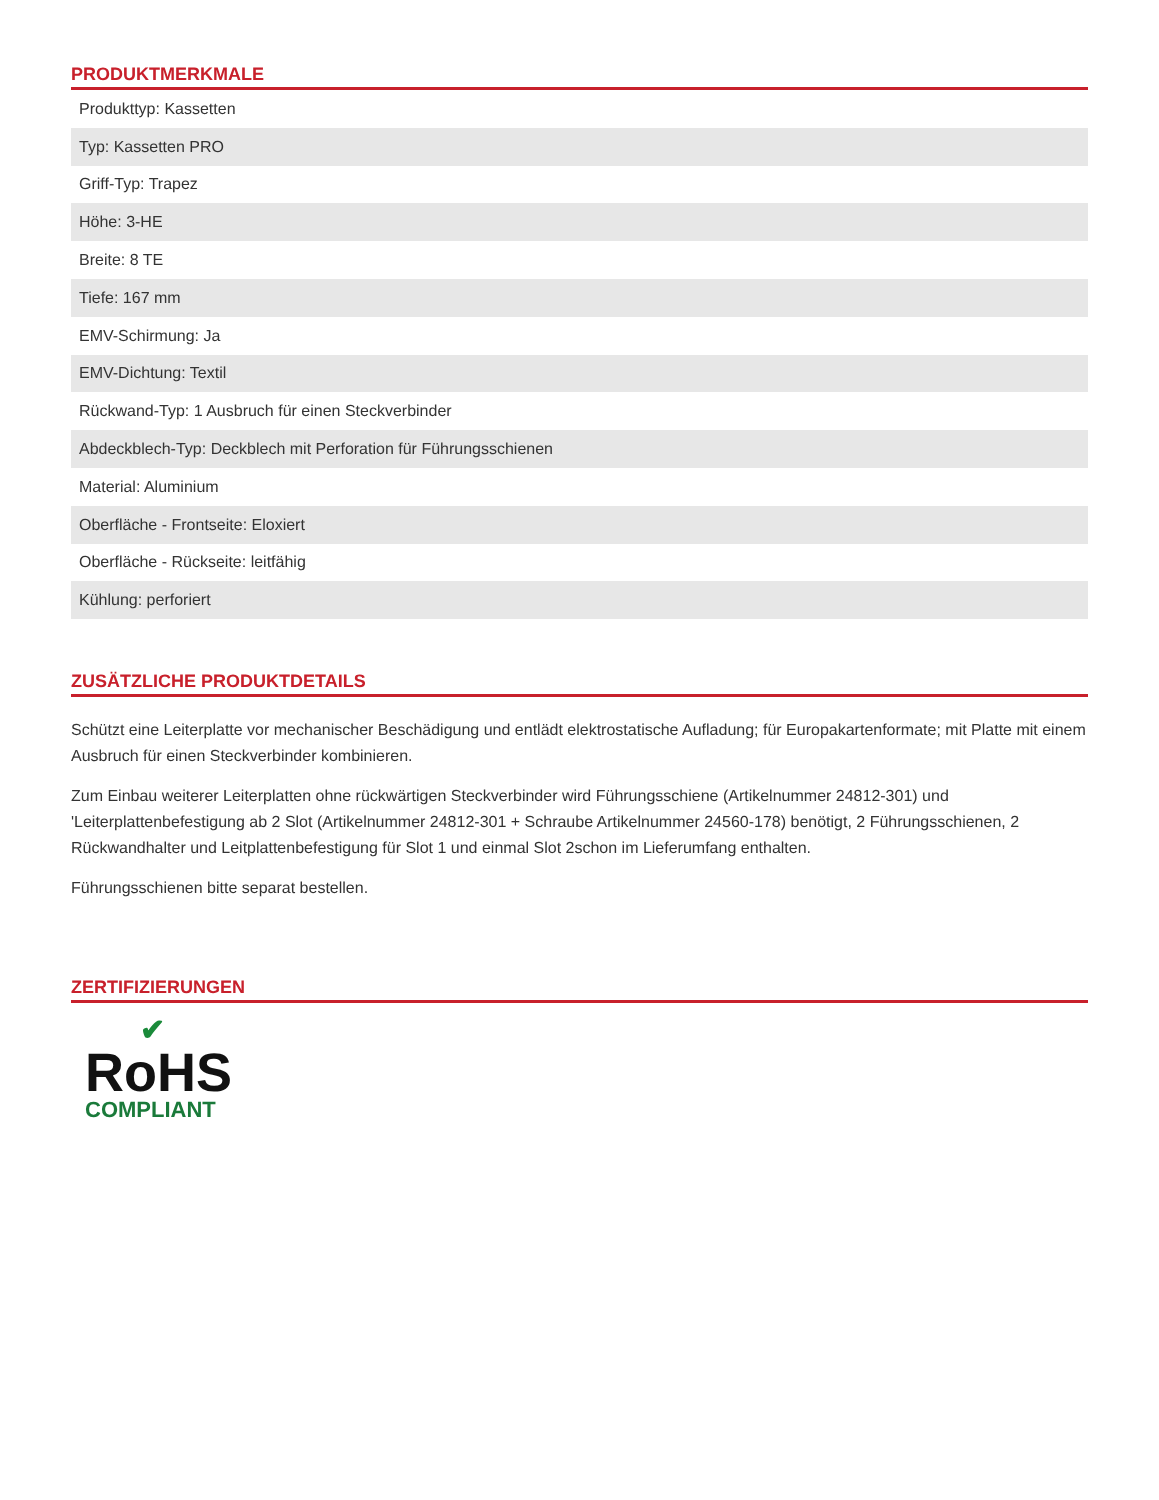PRODUKTMERKMALE
| Produkttyp: Kassetten |
| Typ: Kassetten PRO |
| Griff-Typ: Trapez |
| Höhe: 3-HE |
| Breite: 8 TE |
| Tiefe: 167 mm |
| EMV-Schirmung: Ja |
| EMV-Dichtung: Textil |
| Rückwand-Typ: 1 Ausbruch für einen Steckverbinder |
| Abdeckblech-Typ: Deckblech mit Perforation für Führungsschienen |
| Material: Aluminium |
| Oberfläche - Frontseite: Eloxiert |
| Oberfläche - Rückseite: leitfähig |
| Kühlung: perforiert |
ZUSÄTZLICHE PRODUKTDETAILS
Schützt eine Leiterplatte vor mechanischer Beschädigung und entlädt elektrostatische Aufladung; für Europakartenformate; mit Platte mit einem Ausbruch für einen Steckverbinder kombinieren.
Zum Einbau weiterer Leiterplatten ohne rückwärtigen Steckverbinder wird Führungsschiene (Artikelnummer 24812-301) und 'Leiterplattenbefestigung ab 2 Slot (Artikelnummer 24812-301 + Schraube Artikelnummer 24560-178) benötigt, 2 Führungsschienen, 2 Rückwandhalter und Leitplattenbefestigung für Slot 1 und einmal Slot 2schon im Lieferumfang enthalten.
Führungsschienen bitte separat bestellen.
ZERTIFIZIERUNGEN
✔
RoHS
COMPLIANT